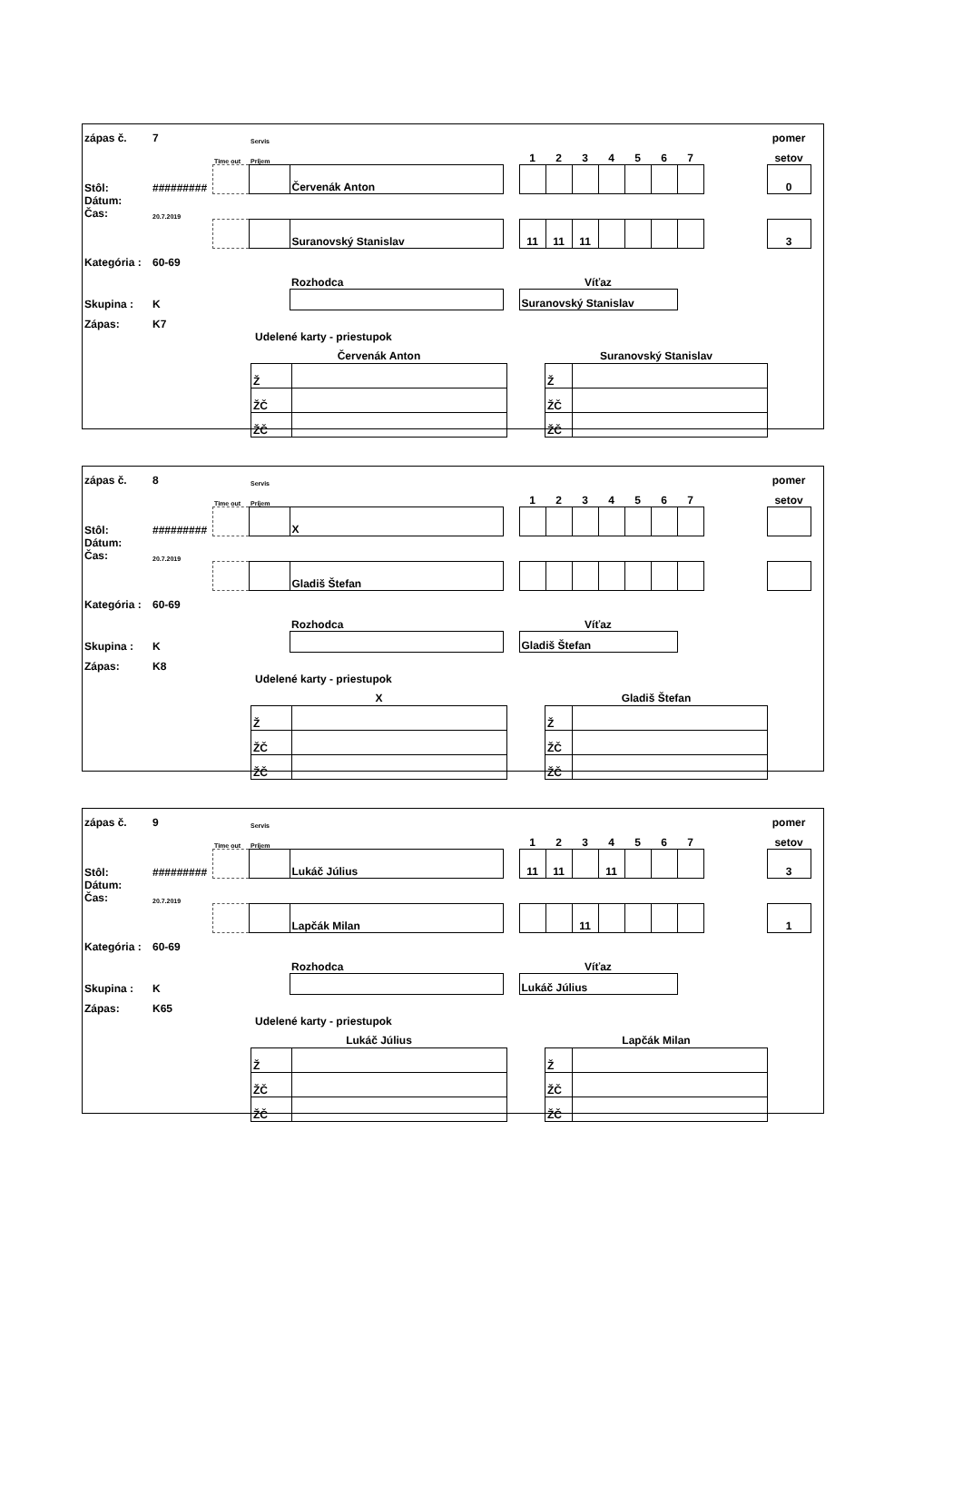| zápas č. | 7 | | Servis | | | | | | | | | | | pomer | |
| | | Time out | Príjem | | | 1 | 2 | 3 | 4 | 5 | 6 | 7 | | setov | |
| Stôl: | ######### | | | Červenák Anton | | | | | | | | | | 0 | |
| Dátum: Čas: | 20.7.2019 | | | | | | | | | | | | | | |
| | | | | Suranovský Stanislav | | 11 | 11 | 11 | | | | | | 3 | |
| Kategória : | 60-69 | | | | | | | | | | | | | | |
| | | | | Rozhodca | | Víťaz | | | | | | | | | |
| Skupina : | K | | | | | Suranovský Stanislav | | | | | | | | | |
| Zápas: | K7 | | | | | | | | | | | | | | |
Udelené karty - priestupok
| Červenák Anton | | | Suranovský Stanislav | |
| --- | --- | --- | --- | --- |
| Ž | | | Ž | |
| ŽČ | | | ŽČ | |
| ŽČ | | | ŽČ | |
| zápas č. | 8 | | Servis | | | | | | | | | | | pomer | |
| | | Time out | Príjem | | | 1 | 2 | 3 | 4 | 5 | 6 | 7 | | setov | |
| Stôl: | ######### | | | X | | | | | | | | | | | |
| Dátum: Čas: | 20.7.2019 | | | | | | | | | | | | | | |
| | | | | Gladiš Štefan | | | | | | | | | | | |
| Kategória : | 60-69 | | | | | | | | | | | | | | |
| | | | | Rozhodca | | Víťaz | | | | | | | | | |
| Skupina : | K | | | | | Gladiš Štefan | | | | | | | | | |
| Zápas: | K8 | | | | | | | | | | | | | | |
Udelené karty - priestupok
| X | | | Gladiš Štefan | |
| --- | --- | --- | --- | --- |
| Ž | | | Ž | |
| ŽČ | | | ŽČ | |
| ŽČ | | | ŽČ | |
| zápas č. | 9 | | Servis | | | | | | | | | | | pomer | |
| | | Time out | Príjem | | | 1 | 2 | 3 | 4 | 5 | 6 | 7 | | setov | |
| Stôl: | ######### | | | Lukáč Július | | 11 | 11 | | 11 | | | | | 3 | |
| Dátum: Čas: | 20.7.2019 | | | | | | | | | | | | | | |
| | | | | Lapčák Milan | | | | 11 | | | | | | 1 | |
| Kategória : | 60-69 | | | | | | | | | | | | | | |
| | | | | Rozhodca | | Víťaz | | | | | | | | | |
| Skupina : | K | | | | | Lukáč Július | | | | | | | | | |
| Zápas: | K65 | | | | | | | | | | | | | | |
Udelené karty - priestupok
| Lukáč Július | | | Lapčák Milan | |
| --- | --- | --- | --- | --- |
| Ž | | | Ž | |
| ŽČ | | | ŽČ | |
| ŽČ | | | ŽČ | |